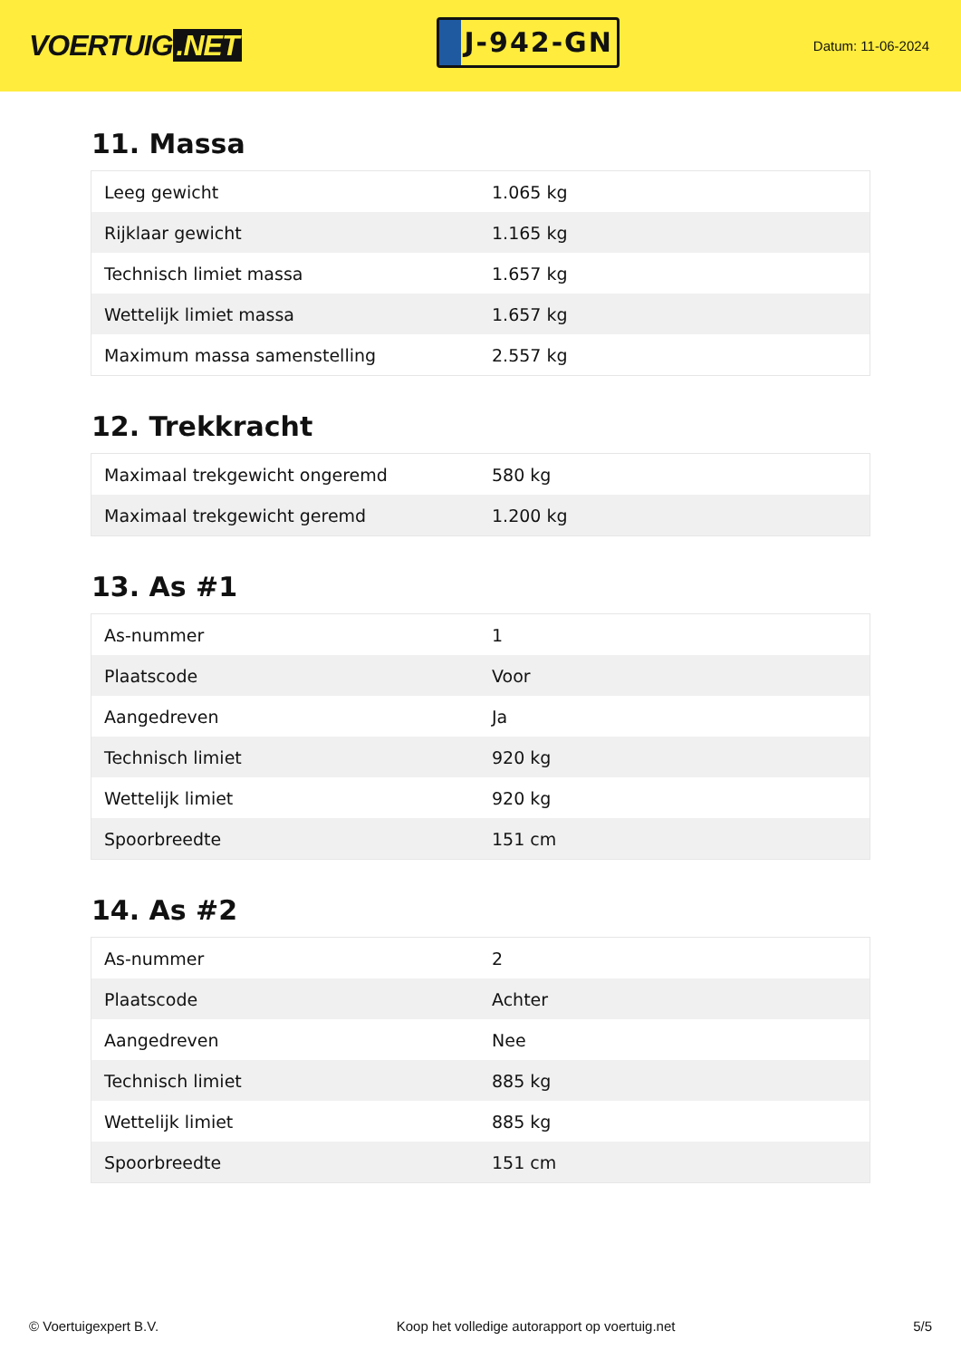VOERTUIG.NET
J-942-GN
Datum: 11-06-2024
11. Massa
| Leeg gewicht | 1.065 kg |
| Rijklaar gewicht | 1.165 kg |
| Technisch limiet massa | 1.657 kg |
| Wettelijk limiet massa | 1.657 kg |
| Maximum massa samenstelling | 2.557 kg |
12. Trekkracht
| Maximaal trekgewicht ongeremd | 580 kg |
| Maximaal trekgewicht geremd | 1.200 kg |
13. As #1
| As-nummer | 1 |
| Plaatscode | Voor |
| Aangedreven | Ja |
| Technisch limiet | 920 kg |
| Wettelijk limiet | 920 kg |
| Spoorbreedte | 151 cm |
14. As #2
| As-nummer | 2 |
| Plaatscode | Achter |
| Aangedreven | Nee |
| Technisch limiet | 885 kg |
| Wettelijk limiet | 885 kg |
| Spoorbreedte | 151 cm |
© Voertuigexpert B.V. Koop het volledige autorapport op voertuig.net 5/5